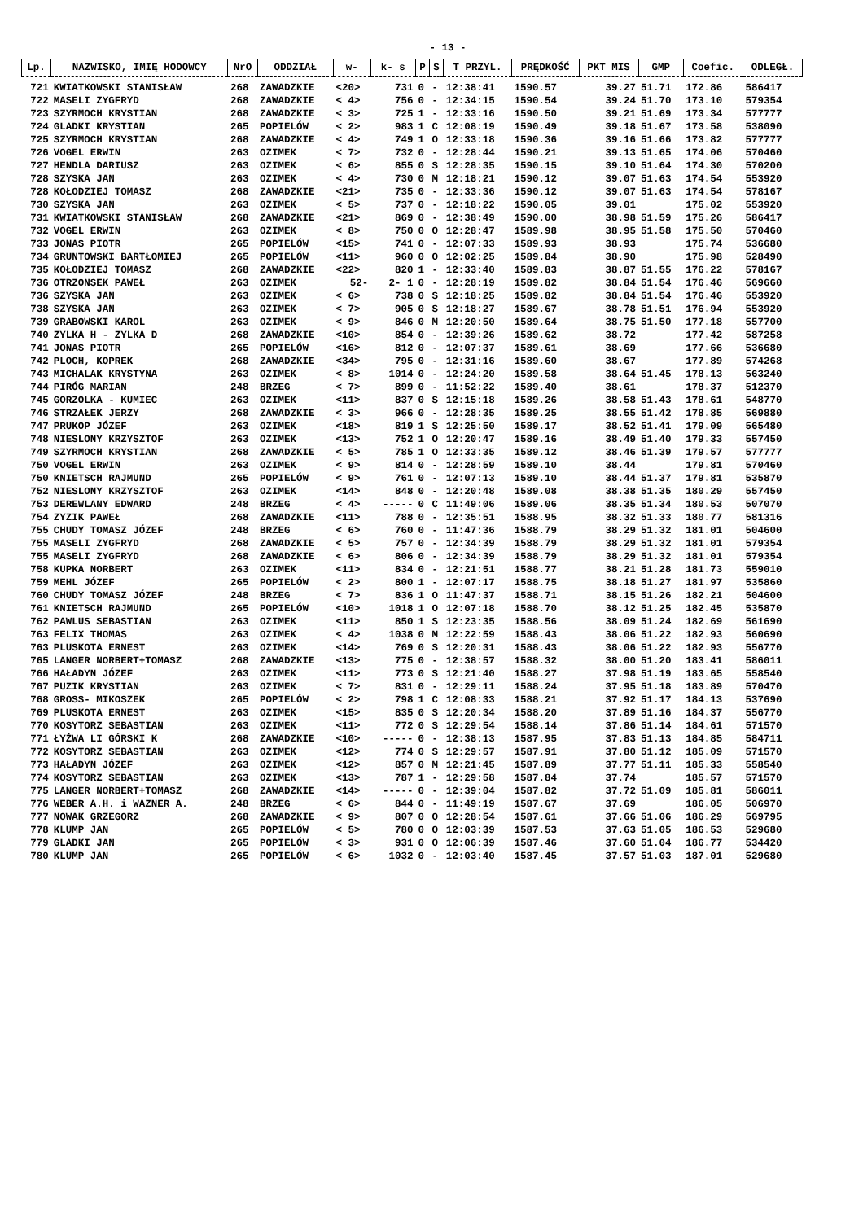- 13 -
| Lp. | NAZWISKO, IMIĘ HODOWCY | NrO | ODDZIAŁ | w- | k- s | P | S | T PRZYL. | PRĘDKOŚĆ | PKT MIS | GMP | Coefic. | ODLEGŁ. |
| --- | --- | --- | --- | --- | --- | --- | --- | --- | --- | --- | --- | --- | --- |
| 721 | KWIATKOWSKI STANISŁAW | 268 | ZAWADZKIE | <20> | 731 | 0 | - | 12:38:41 | 1590.57 | 39.27 | 51.71 | 172.86 | 586417 |
| 722 | MASELI ZYGFRYD | 268 | ZAWADZKIE | < 4> | 756 | 0 | - | 12:34:15 | 1590.54 | 39.24 | 51.70 | 173.10 | 579354 |
| 723 | SZYRMOCH KRYSTIAN | 268 | ZAWADZKIE | < 3> | 725 | 1 | - | 12:33:16 | 1590.50 | 39.21 | 51.69 | 173.34 | 577777 |
| 724 | GLADKI KRYSTIAN | 265 | POPIELÓW | < 2> | 983 | 1 | C | 12:08:19 | 1590.49 | 39.18 | 51.67 | 173.58 | 538090 |
| 725 | SZYRMOCH KRYSTIAN | 268 | ZAWADZKIE | < 4> | 749 | 1 | O | 12:33:18 | 1590.36 | 39.16 | 51.66 | 173.82 | 577777 |
| 726 | VOGEL ERWIN | 263 | OZIMEK | < 7> | 732 | 0 | - | 12:28:44 | 1590.21 | 39.13 | 51.65 | 174.06 | 570460 |
| 727 | HENDLA DARIUSZ | 263 | OZIMEK | < 6> | 855 | 0 | S | 12:28:35 | 1590.15 | 39.10 | 51.64 | 174.30 | 570200 |
| 728 | SZYSKA JAN | 263 | OZIMEK | < 4> | 730 | 0 | M | 12:18:21 | 1590.12 | 39.07 | 51.63 | 174.54 | 553920 |
| 728 | KOŁODZIEJ TOMASZ | 268 | ZAWADZKIE | <21> | 735 | 0 | - | 12:33:36 | 1590.12 | 39.07 | 51.63 | 174.54 | 578167 |
| 730 | SZYSKA JAN | 263 | OZIMEK | < 5> | 737 | 0 | - | 12:18:22 | 1590.05 | 39.01 | | 175.02 | 553920 |
| 731 | KWIATKOWSKI STANISŁAW | 268 | ZAWADZKIE | <21> | 869 | 0 | - | 12:38:49 | 1590.00 | 38.98 | 51.59 | 175.26 | 586417 |
| 732 | VOGEL ERWIN | 263 | OZIMEK | < 8> | 750 | 0 | O | 12:28:47 | 1589.98 | 38.95 | 51.58 | 175.50 | 570460 |
| 733 | JONAS PIOTR | 265 | POPIELÓW | <15> | 741 | 0 | - | 12:07:33 | 1589.93 | 38.93 | | 175.74 | 536680 |
| 734 | GRUNTOWSKI BARTŁOMIEJ | 265 | POPIELÓW | <11> | 960 | 0 | O | 12:02:25 | 1589.84 | 38.90 | | 175.98 | 528490 |
| 735 | KOŁODZIEJ TOMASZ | 268 | ZAWADZKIE | <22> | 820 | 1 | - | 12:33:40 | 1589.83 | 38.87 | 51.55 | 176.22 | 578167 |
| 736 | OTRZONSEK PAWEŁ | 263 | OZIMEK | 52- | 2- 1 | 0 | - | 12:28:19 | 1589.82 | 38.84 | 51.54 | 176.46 | 569660 |
| 736 | SZYSKA JAN | 263 | OZIMEK | < 6> | 738 | 0 | S | 12:18:25 | 1589.82 | 38.84 | 51.54 | 176.46 | 553920 |
| 738 | SZYSKA JAN | 263 | OZIMEK | < 7> | 905 | 0 | S | 12:18:27 | 1589.67 | 38.78 | 51.51 | 176.94 | 553920 |
| 739 | GRABOWSKI KAROL | 263 | OZIMEK | < 9> | 846 | 0 | M | 12:20:50 | 1589.64 | 38.75 | 51.50 | 177.18 | 557700 |
| 740 | ZYLKA H - ZYLKA D | 268 | ZAWADZKIE | <10> | 854 | 0 | - | 12:39:26 | 1589.62 | 38.72 | | 177.42 | 587258 |
| 741 | JONAS PIOTR | 265 | POPIELÓW | <16> | 812 | 0 | - | 12:07:37 | 1589.61 | 38.69 | | 177.66 | 536680 |
| 742 | PLOCH, KOPREK | 268 | ZAWADZKIE | <34> | 795 | 0 | - | 12:31:16 | 1589.60 | 38.67 | | 177.89 | 574268 |
| 743 | MICHALAK KRYSTYNA | 263 | OZIMEK | < 8> | 1014 | 0 | - | 12:24:20 | 1589.58 | 38.64 | 51.45 | 178.13 | 563240 |
| 744 | PIRÓG MARIAN | 248 | BRZEG | < 7> | 899 | 0 | - | 11:52:22 | 1589.40 | 38.61 | | 178.37 | 512370 |
| 745 | GORZOLKA - KUMIEC | 263 | OZIMEK | <11> | 837 | 0 | S | 12:15:18 | 1589.26 | 38.58 | 51.43 | 178.61 | 548770 |
| 746 | STRZAŁEK JERZY | 268 | ZAWADZKIE | < 3> | 966 | 0 | - | 12:28:35 | 1589.25 | 38.55 | 51.42 | 178.85 | 569880 |
| 747 | PRUKOP JÓZEF | 263 | OZIMEK | <18> | 819 | 1 | S | 12:25:50 | 1589.17 | 38.52 | 51.41 | 179.09 | 565480 |
| 748 | NIESLONY KRZYSZTOF | 263 | OZIMEK | <13> | 752 | 1 | O | 12:20:47 | 1589.16 | 38.49 | 51.40 | 179.33 | 557450 |
| 749 | SZYRMOCH KRYSTIAN | 268 | ZAWADZKIE | < 5> | 785 | 1 | O | 12:33:35 | 1589.12 | 38.46 | 51.39 | 179.57 | 577777 |
| 750 | VOGEL ERWIN | 263 | OZIMEK | < 9> | 814 | 0 | - | 12:28:59 | 1589.10 | 38.44 | | 179.81 | 570460 |
| 750 | KNIETSCH RAJMUND | 265 | POPIELÓW | < 9> | 761 | 0 | - | 12:07:13 | 1589.10 | 38.44 | 51.37 | 179.81 | 535870 |
| 752 | NIESLONY KRZYSZTOF | 263 | OZIMEK | <14> | 848 | 0 | - | 12:20:48 | 1589.08 | 38.38 | 51.35 | 180.29 | 557450 |
| 753 | DEREWLANY EDWARD | 248 | BRZEG | < 4> | ----- | 0 | C | 11:49:06 | 1589.06 | 38.35 | 51.34 | 180.53 | 507070 |
| 754 | ZYZIK PAWEŁ | 268 | ZAWADZKIE | <11> | 788 | 0 | - | 12:35:51 | 1588.95 | 38.32 | 51.33 | 180.77 | 581316 |
| 755 | CHUDY TOMASZ JÓZEF | 248 | BRZEG | < 6> | 760 | 0 | - | 11:47:36 | 1588.79 | 38.29 | 51.32 | 181.01 | 504600 |
| 755 | MASELI ZYGFRYD | 268 | ZAWADZKIE | < 5> | 757 | 0 | - | 12:34:39 | 1588.79 | 38.29 | 51.32 | 181.01 | 579354 |
| 755 | MASELI ZYGFRYD | 268 | ZAWADZKIE | < 6> | 806 | 0 | - | 12:34:39 | 1588.79 | 38.29 | 51.32 | 181.01 | 579354 |
| 758 | KUPKA NORBERT | 263 | OZIMEK | <11> | 834 | 0 | - | 12:21:51 | 1588.77 | 38.21 | 51.28 | 181.73 | 559010 |
| 759 | MEHL JÓZEF | 265 | POPIELÓW | < 2> | 800 | 1 | - | 12:07:17 | 1588.75 | 38.18 | 51.27 | 181.97 | 535860 |
| 760 | CHUDY TOMASZ JÓZEF | 248 | BRZEG | < 7> | 836 | 1 | O | 11:47:37 | 1588.71 | 38.15 | 51.26 | 182.21 | 504600 |
| 761 | KNIETSCH RAJMUND | 265 | POPIELÓW | <10> | 1018 | 1 | O | 12:07:18 | 1588.70 | 38.12 | 51.25 | 182.45 | 535870 |
| 762 | PAWLUS SEBASTIAN | 263 | OZIMEK | <11> | 850 | 1 | S | 12:23:35 | 1588.56 | 38.09 | 51.24 | 182.69 | 561690 |
| 763 | FELIX THOMAS | 263 | OZIMEK | < 4> | 1038 | 0 | M | 12:22:59 | 1588.43 | 38.06 | 51.22 | 182.93 | 560690 |
| 763 | PLUSKOTA ERNEST | 263 | OZIMEK | <14> | 769 | 0 | S | 12:20:31 | 1588.43 | 38.06 | 51.22 | 182.93 | 556770 |
| 765 | LANGER NORBERT+TOMASZ | 268 | ZAWADZKIE | <13> | 775 | 0 | - | 12:38:57 | 1588.32 | 38.00 | 51.20 | 183.41 | 586011 |
| 766 | HAŁADYN JÓZEF | 263 | OZIMEK | <11> | 773 | 0 | S | 12:21:40 | 1588.27 | 37.98 | 51.19 | 183.65 | 558540 |
| 767 | PUZIK KRYSTIAN | 263 | OZIMEK | < 7> | 831 | 0 | - | 12:29:11 | 1588.24 | 37.95 | 51.18 | 183.89 | 570470 |
| 768 | GROSS- MIKOSZEK | 265 | POPIELÓW | < 2> | 798 | 1 | C | 12:08:33 | 1588.21 | 37.92 | 51.17 | 184.13 | 537690 |
| 769 | PLUSKOTA ERNEST | 263 | OZIMEK | <15> | 835 | 0 | S | 12:20:34 | 1588.20 | 37.89 | 51.16 | 184.37 | 556770 |
| 770 | KOSYTORZ SEBASTIAN | 263 | OZIMEK | <11> | 772 | 0 | S | 12:29:54 | 1588.14 | 37.86 | 51.14 | 184.61 | 571570 |
| 771 | ŁYŻWA LI GÓRSKI K | 268 | ZAWADZKIE | <10> | ----- | 0 | - | 12:38:13 | 1587.95 | 37.83 | 51.13 | 184.85 | 584711 |
| 772 | KOSYTORZ SEBASTIAN | 263 | OZIMEK | <12> | 774 | 0 | S | 12:29:57 | 1587.91 | 37.80 | 51.12 | 185.09 | 571570 |
| 773 | HAŁADYN JÓZEF | 263 | OZIMEK | <12> | 857 | 0 | M | 12:21:45 | 1587.89 | 37.77 | 51.11 | 185.33 | 558540 |
| 774 | KOSYTORZ SEBASTIAN | 263 | OZIMEK | <13> | 787 | 1 | - | 12:29:58 | 1587.84 | 37.74 | | 185.57 | 571570 |
| 775 | LANGER NORBERT+TOMASZ | 268 | ZAWADZKIE | <14> | ----- | 0 | - | 12:39:04 | 1587.82 | 37.72 | 51.09 | 185.81 | 586011 |
| 776 | WEBER A.H. i WAZNER A. | 248 | BRZEG | < 6> | 844 | 0 | - | 11:49:19 | 1587.67 | 37.69 | | 186.05 | 506970 |
| 777 | NOWAK GRZEGORZ | 268 | ZAWADZKIE | < 9> | 807 | 0 | O | 12:28:54 | 1587.61 | 37.66 | 51.06 | 186.29 | 569795 |
| 778 | KLUMP JAN | 265 | POPIELÓW | < 5> | 780 | 0 | O | 12:03:39 | 1587.53 | 37.63 | 51.05 | 186.53 | 529680 |
| 779 | GLADKI JAN | 265 | POPIELÓW | < 3> | 931 | 0 | O | 12:06:39 | 1587.46 | 37.60 | 51.04 | 186.77 | 534420 |
| 780 | KLUMP JAN | 265 | POPIELÓW | < 6> | 1032 | 0 | - | 12:03:40 | 1587.45 | 37.57 | 51.03 | 187.01 | 529680 |